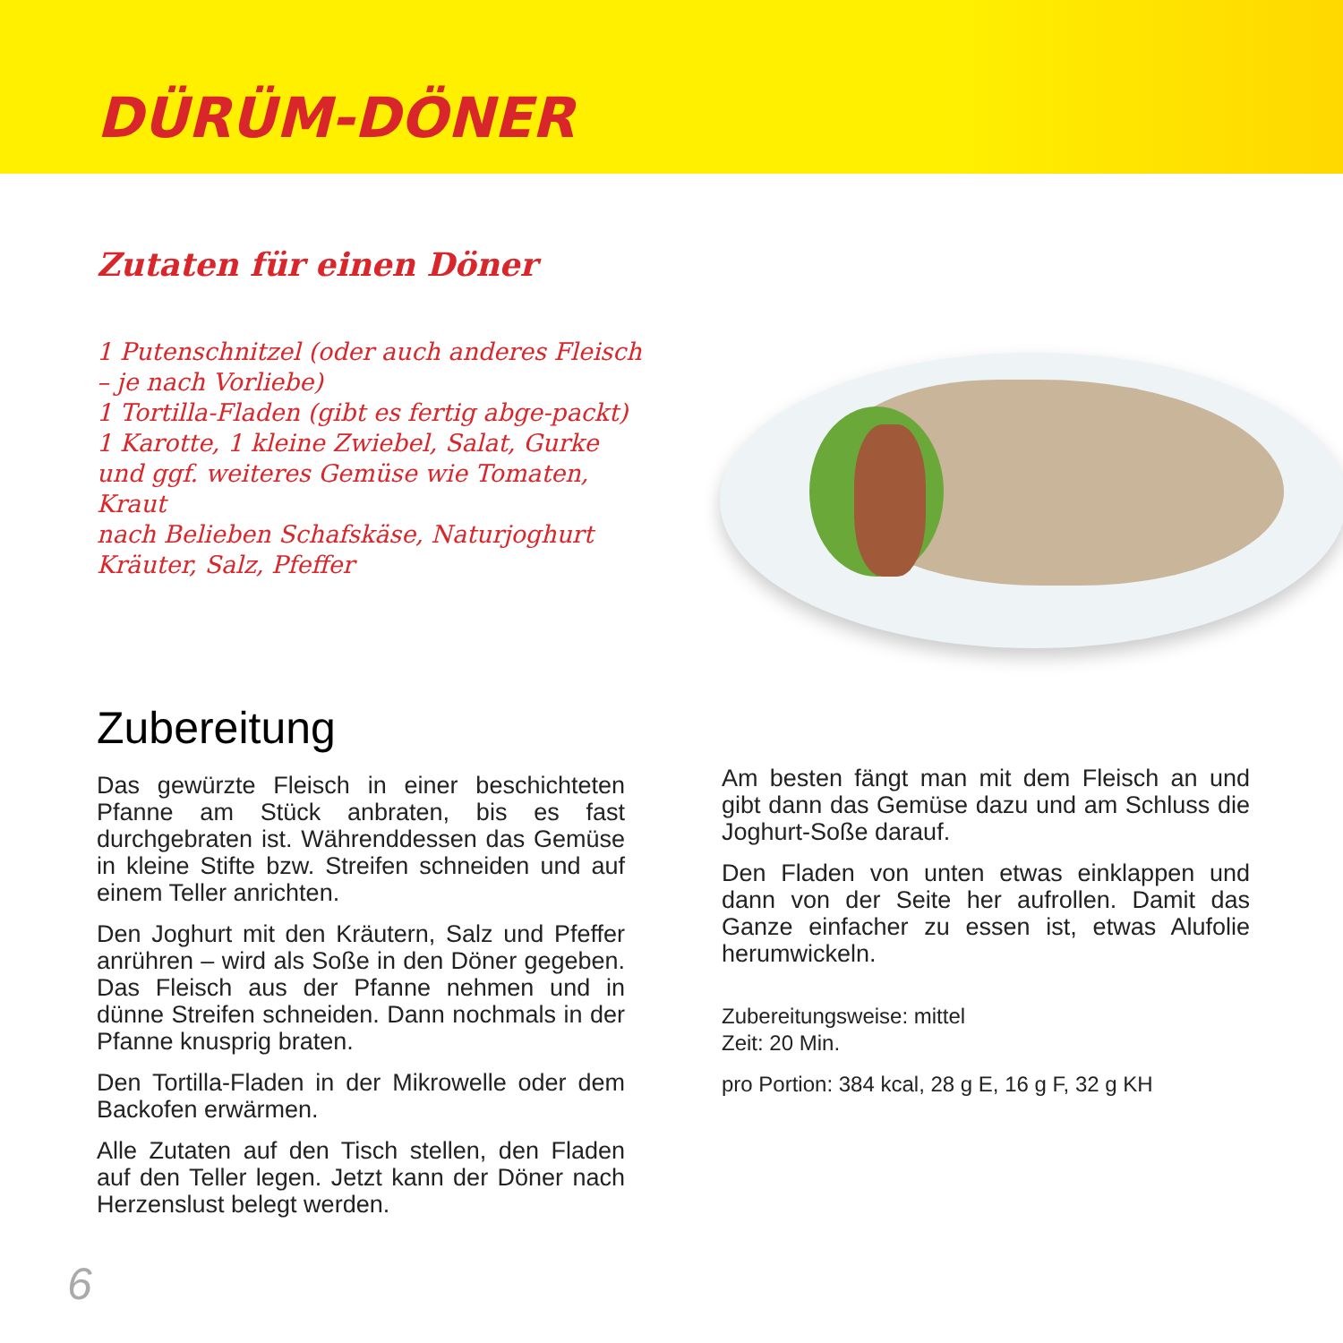DÜRÜM-DÖNER
Zutaten für einen Döner
1 Putenschnitzel (oder auch anderes Fleisch – je nach Vorliebe)
1 Tortilla-Fladen (gibt es fertig abge-packt)
1 Karotte, 1 kleine Zwiebel, Salat, Gurke und ggf. weiteres Gemüse wie Tomaten, Kraut
nach Belieben Schafskäse, Naturjoghurt
Kräuter, Salz, Pfeffer
Zubereitung
Das gewürzte Fleisch in einer beschichteten Pfanne am Stück anbraten, bis es fast durchgebraten ist. Währenddessen das Gemüse in kleine Stifte bzw. Streifen schneiden und auf einem Teller anrichten.
Den Joghurt mit den Kräutern, Salz und Pfeffer anrühren – wird als Soße in den Döner gegeben. Das Fleisch aus der Pfanne nehmen und in dünne Streifen schneiden. Dann nochmals in der Pfanne knusprig braten.
Den Tortilla-Fladen in der Mikrowelle oder dem Backofen erwärmen.
Alle Zutaten auf den Tisch stellen, den Fladen auf den Teller legen. Jetzt kann der Döner nach Herzenslust belegt werden.
Am besten fängt man mit dem Fleisch an und gibt dann das Gemüse dazu und am Schluss die Joghurt-Soße darauf.
Den Fladen von unten etwas einklappen und dann von der Seite her aufrollen. Damit das Ganze einfacher zu essen ist, etwas Alufolie herumwickeln.
Zubereitungsweise: mittel
Zeit: 20 Min.
pro Portion: 384 kcal, 28 g E, 16 g F, 32 g KH
6